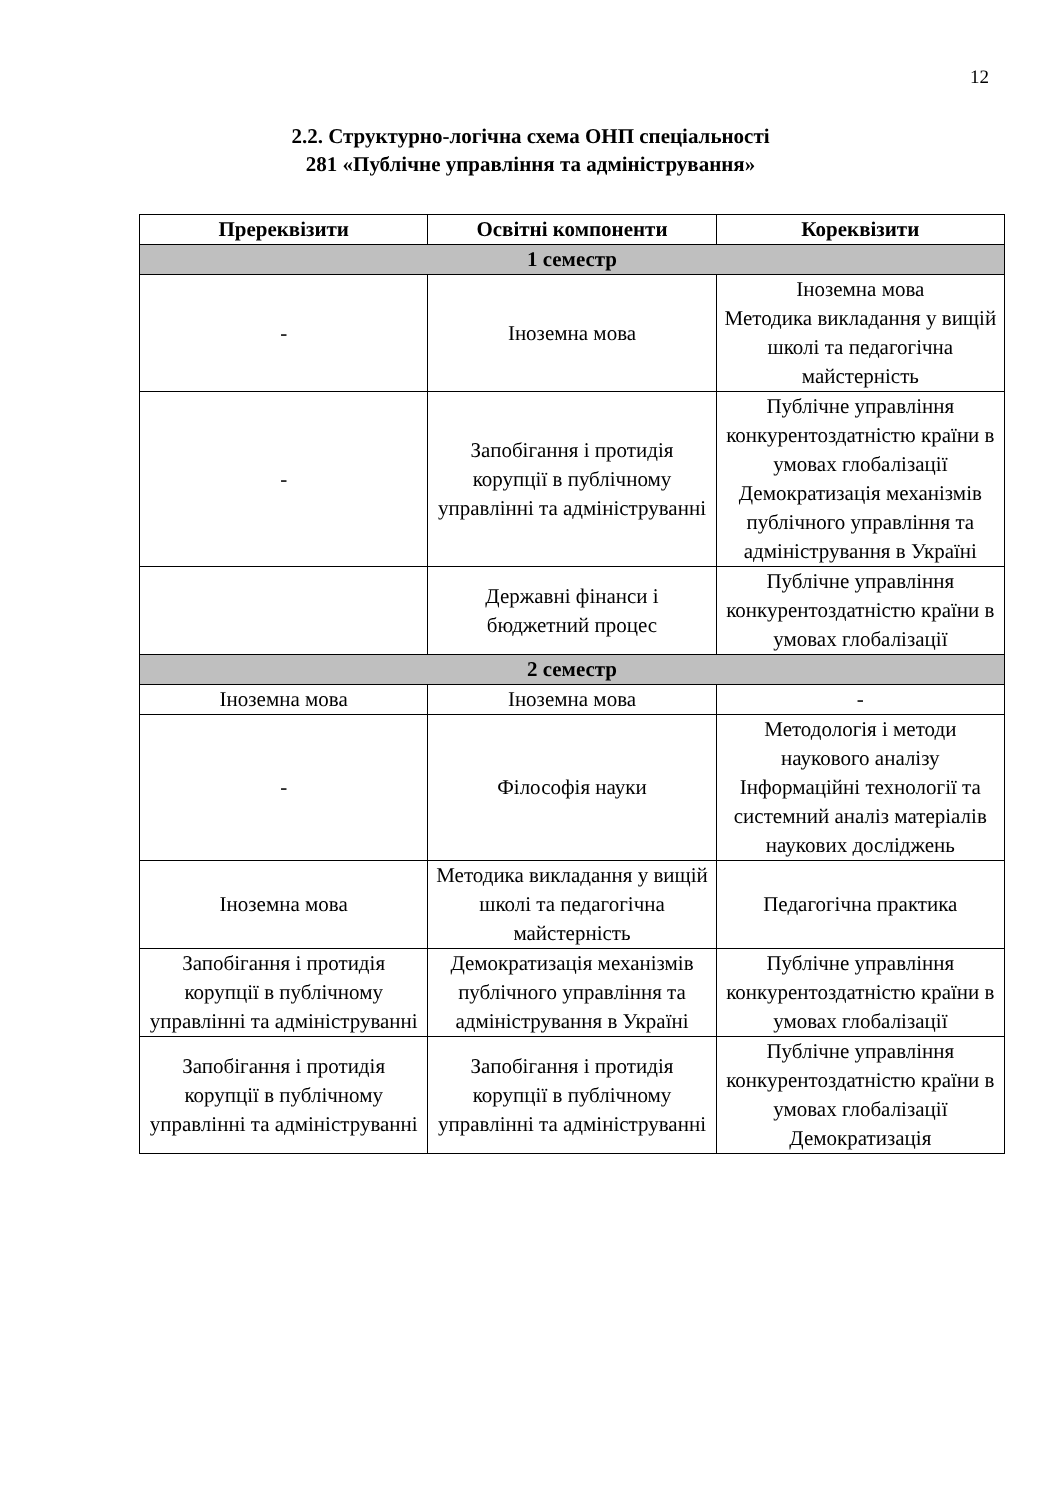12
2.2. Структурно-логічна схема ОНП спеціальності
281 «Публічне управління та адміністрування»
| Пререквізити | Освітні компоненти | Кореквізити |
| --- | --- | --- |
| 1 семестр | | |
| - | Іноземна мова | Іноземна мова Методика викладання у вищій школі та педагогічна майстерність |
| - | Запобігання і протидія корупції в публічному управлінні та адмініструванні | Публічне управління конкурентоздатністю країни в умовах глобалізації Демократизація механізмів публічного управління та адміністрування в Україні |
| | Державні фінанси і бюджетний процес | Публічне управління конкурентоздатністю країни в умовах глобалізації |
| 2 семестр | | |
| Іноземна мова | Іноземна мова | - |
| - | Філософія науки | Методологія і методи наукового аналізу Інформаційні технології та системний аналіз матеріалів наукових досліджень |
| Іноземна мова | Методика викладання у вищій школі та педагогічна майстерність | Педагогічна практика |
| Запобігання і протидія корупції в публічному управлінні та адмініструванні | Демократизація механізмів публічного управління та адміністрування в Україні | Публічне управління конкурентоздатністю країни в умовах глобалізації |
| Запобігання і протидія корупції в публічному управлінні та адмініструванні | Запобігання і протидія корупції в публічному управлінні та адмініструванні | Публічне управління конкурентоздатністю країни в умовах глобалізації Демократизація |